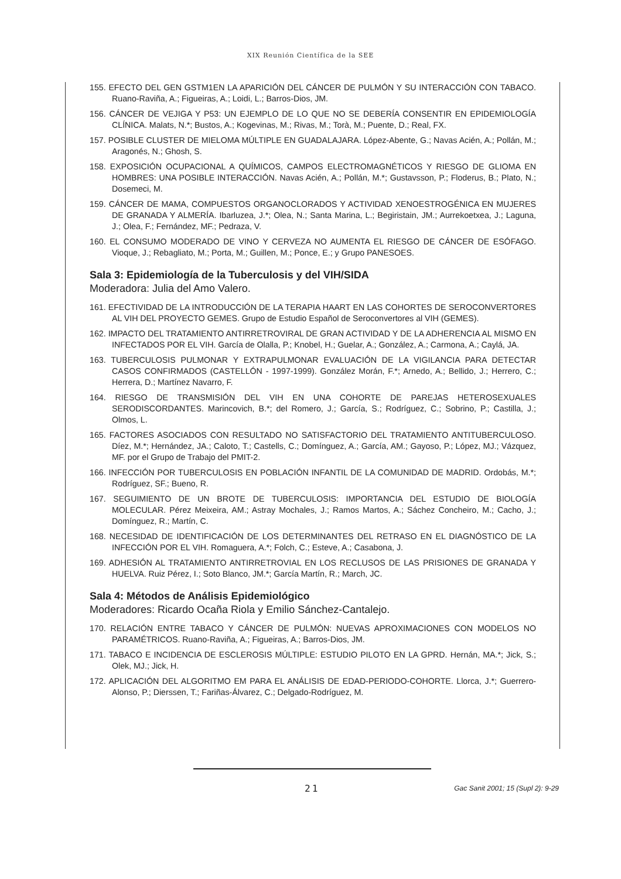XIX Reunión Científica de la SEE
155. EFECTO DEL GEN GSTM1EN LA APARICIÓN DEL CÁNCER DE PULMÓN Y SU INTERACCIÓN CON TABACO. Ruano-Raviña, A.; Figueiras, A.; Loidi, L.; Barros-Dios, JM.
156. CÁNCER DE VEJIGA Y P53: UN EJEMPLO DE LO QUE NO SE DEBERÍA CONSENTIR EN EPIDEMIOLOGÍA CLÍNICA. Malats, N.*; Bustos, A.; Kogevinas, M.; Rivas, M.; Torà, M.; Puente, D.; Real, FX.
157. POSIBLE CLUSTER DE MIELOMA MÚLTIPLE EN GUADALAJARA. López-Abente, G.; Navas Acién, A.; Pollán, M.; Aragonés, N.; Ghosh, S.
158. EXPOSICIÓN OCUPACIONAL A QUÍMICOS, CAMPOS ELECTROMAGNÉTICOS Y RIESGO DE GLIOMA EN HOMBRES: UNA POSIBLE INTERACCIÓN. Navas Acién, A.; Pollán, M.*; Gustavsson, P.; Floderus, B.; Plato, N.; Dosemeci, M.
159. CÁNCER DE MAMA, COMPUESTOS ORGANOCLORADOS Y ACTIVIDAD XENOESTROGÉNICA EN MUJERES DE GRANADA Y ALMERÍA. Ibarluzea, J.*; Olea, N.; Santa Marina, L.; Begiristain, JM.; Aurrekoetxea, J.; Laguna, J.; Olea, F.; Fernández, MF.; Pedraza, V.
160. EL CONSUMO MODERADO DE VINO Y CERVEZA NO AUMENTA EL RIESGO DE CÁNCER DE ESÓFAGO. Vioque, J.; Rebagliato, M.; Porta, M.; Guillen, M.; Ponce, E.; y Grupo PANESOES.
Sala 3: Epidemiología de la Tuberculosis y del VIH/SIDA
Moderadora: Julia del Amo Valero.
161. EFECTIVIDAD DE LA INTRODUCCIÓN DE LA TERAPIA HAART EN LAS COHORTES DE SEROCONVERTORES AL VIH DEL PROYECTO GEMES. Grupo de Estudio Español de Seroconvertores al VIH (GEMES).
162. IMPACTO DEL TRATAMIENTO ANTIRRETROVIRAL DE GRAN ACTIVIDAD Y DE LA ADHERENCIA AL MISMO EN INFECTADOS POR EL VIH. García de Olalla, P.; Knobel, H.; Guelar, A.; González, A.; Carmona, A.; Caylá, JA.
163. TUBERCULOSIS PULMONAR Y EXTRAPULMONAR EVALUACIÓN DE LA VIGILANCIA PARA DETECTAR CASOS CONFIRMADOS (CASTELLÓN - 1997-1999). González Morán, F.*; Arnedo, A.; Bellido, J.; Herrero, C.; Herrera, D.; Martínez Navarro, F.
164. RIESGO DE TRANSMISIÓN DEL VIH EN UNA COHORTE DE PAREJAS HETEROSEXUALES SERODISCORDANTES. Marincovich, B.*; del Romero, J.; García, S.; Rodríguez, C.; Sobrino, P.; Castilla, J.; Olmos, L.
165. FACTORES ASOCIADOS CON RESULTADO NO SATISFACTORIO DEL TRATAMIENTO ANTITUBERCULOSO. Díez, M.*; Hernández, JA.; Caloto, T.; Castells, C.; Domínguez, A.; García, AM.; Gayoso, P.; López, MJ.; Vázquez, MF. por el Grupo de Trabajo del PMIT-2.
166. INFECCIÓN POR TUBERCULOSIS EN POBLACIÓN INFANTIL DE LA COMUNIDAD DE MADRID. Ordobás, M.*; Rodríguez, SF.; Bueno, R.
167. SEGUIMIENTO DE UN BROTE DE TUBERCULOSIS: IMPORTANCIA DEL ESTUDIO DE BIOLOGÍA MOLECULAR. Pérez Meixeira, AM.; Astray Mochales, J.; Ramos Martos, A.; Sáchez Concheiro, M.; Cacho, J.; Domínguez, R.; Martín, C.
168. NECESIDAD DE IDENTIFICACIÓN DE LOS DETERMINANTES DEL RETRASO EN EL DIAGNÓSTICO DE LA INFECCIÓN POR EL VIH. Romaguera, A.*; Folch, C.; Esteve, A.; Casabona, J.
169. ADHESIÓN AL TRATAMIENTO ANTIRRETROVIAL EN LOS RECLUSOS DE LAS PRISIONES DE GRANADA Y HUELVA. Ruiz Pérez, I.; Soto Blanco, JM.*; García Martín, R.; March, JC.
Sala 4: Métodos de Análisis Epidemiológico
Moderadores: Ricardo Ocaña Riola y Emilio Sánchez-Cantalejo.
170. RELACIÓN ENTRE TABACO Y CÁNCER DE PULMÓN: NUEVAS APROXIMACIONES CON MODELOS NO PARAMÉTRICOS. Ruano-Raviña, A.; Figueiras, A.; Barros-Dios, JM.
171. TABACO E INCIDENCIA DE ESCLEROSIS MÚLTIPLE: ESTUDIO PILOTO EN LA GPRD. Hernán, MA.*; Jick, S.; Olek, MJ.; Jick, H.
172. APLICACIÓN DEL ALGORITMO EM PARA EL ANÁLISIS DE EDAD-PERIODO-COHORTE. Llorca, J.*; Guerrero-Alonso, P.; Dierssen, T.; Fariñas-Álvarez, C.; Delgado-Rodríguez, M.
21 Gac Sanit 2001; 15 (Supl 2): 9-29